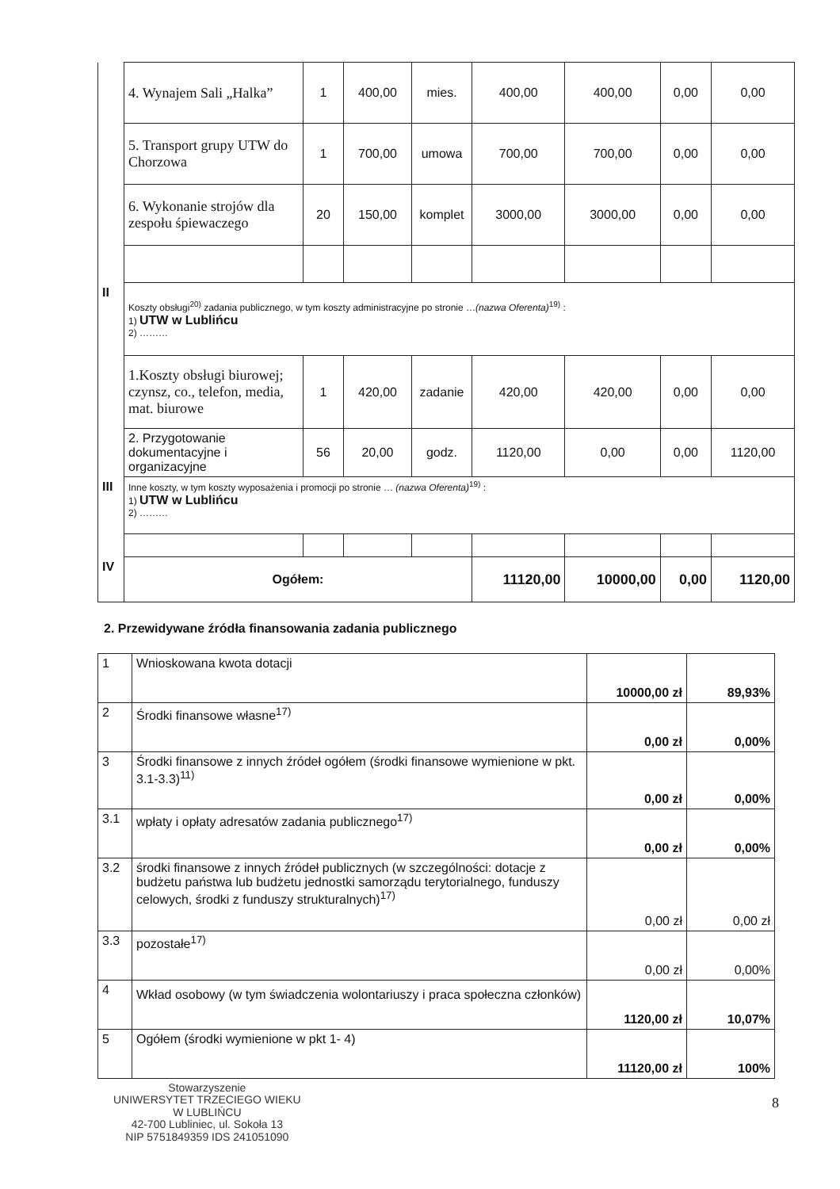| | 4. Wynajem Sali „Halka” | 1 | 400,00 | mies. | 400,00 | 400,00 | 0,00 | 0,00 |
| | 5. Transport grupy UTW do Chorzowa | 1 | 700,00 | umowa | 700,00 | 700,00 | 0,00 | 0,00 |
| | 6. Wykonanie strojów dla zespołu śpiewaczego | 20 | 150,00 | komplet | 3000,00 | 3000,00 | 0,00 | 0,00 |
| II | Koszty obsługi<sup>20)</sup> zadania publicznego, w tym koszty administracyjne po stronie … (nazwa Oferenta)<sup>19)</sup> : 1) UTW w Lublińcu 2) ……… | | | | | | | |
| | 1.Koszty obsługi biurowej; czynsz, co., telefon, media, mat. biurowe | 1 | 420,00 | zadanie | 420,00 | 420,00 | 0,00 | 0,00 |
| | 2. Przygotowanie dokumentacyjne i organizacyjne | 56 | 20,00 | godz. | 1120,00 | 0,00 | 0,00 | 1120,00 |
| III | Inne koszty, w tym koszty wyposażenia i promocji po stronie … (nazwa Oferenta)<sup>19)</sup> : 1) UTW w Lublińcu 2) ……… | | | | | | | |
| IV | Ogółem: | | | | 11120,00 | 10000,00 | 0,00 | 1120,00 |
2. Przewidywane źródła finansowania zadania publicznego
| 1 | Wnioskowana kwota dotacji | 10000,00 zł | 89,93% |
| 2 | Środki finansowe własne<sup>17)</sup> | 0,00 zł | 0,00% |
| 3 | Środki finansowe z innych źródeł ogółem (środki finansowe wymienione w pkt. 3.1-3.3)<sup>11)</sup> | 0,00 zł | 0,00% |
| 3.1 | wpłaty i opłaty adresatów zadania publicznego<sup>17)</sup> | 0,00 zł | 0,00% |
| 3.2 | środki finansowe z innych źródeł publicznych (w szczególności: dotacje z budżetu państwa lub budżetu jednostki samorządu terytorialnego, funduszy celowych, środki z funduszy strukturalnych)<sup>17)</sup> | 0,00 zł | 0,00 zł |
| 3.3 | pozostałe<sup>17)</sup> | 0,00 zł | 0,00% |
| 4 | Wkład osobowy (w tym świadczenia wolontariuszy i praca społeczna członków) | 1120,00 zł | 10,07% |
| 5 | Ogółem (środki wymienione w pkt 1- 4) | 11120,00 zł | 100% |
Stowarzyszenie
UNIWERSYTET TRZECIEGO WIEKU
W LUBLIŃCU
42-700 Lubliniec, ul. Sokoła 13
NIP 5751849359 IDS 241051090
8